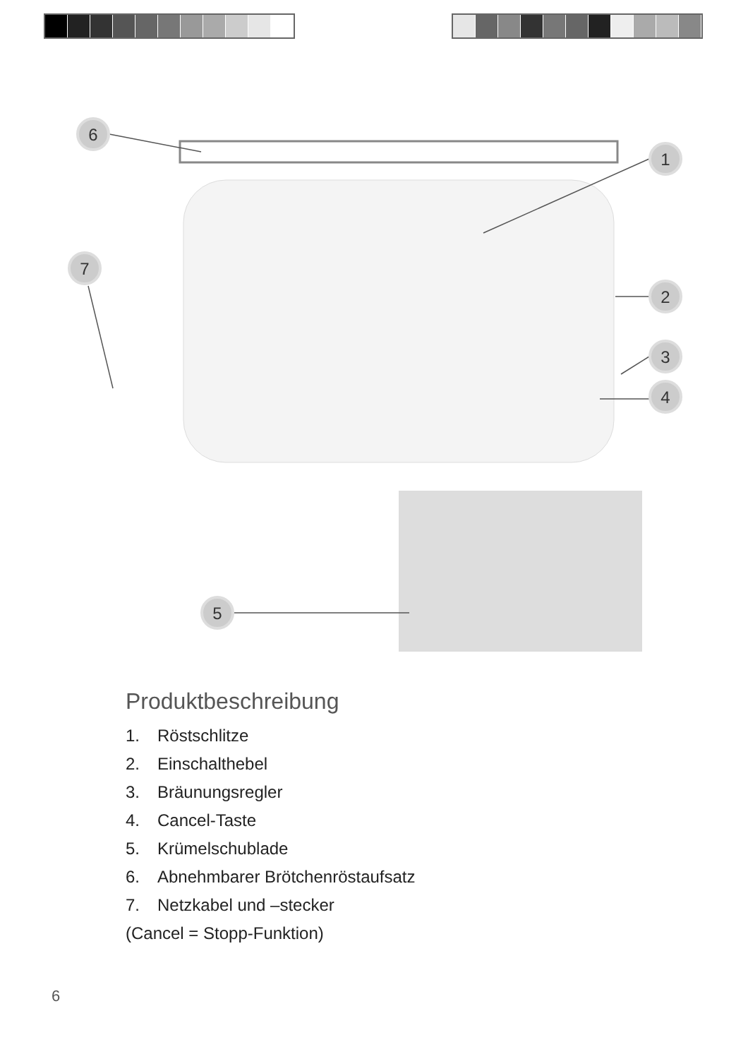6
1
7
2
3
4
5
Produktbeschreibung
1. Röstschlitze
2. Einschalthebel
3. Bräunungsregler
4. Cancel-Taste
5. Krümelschublade
6. Abnehmbarer Brötchenröstaufsatz
7. Netzkabel und –stecker
(Cancel = Stopp-Funktion)
6